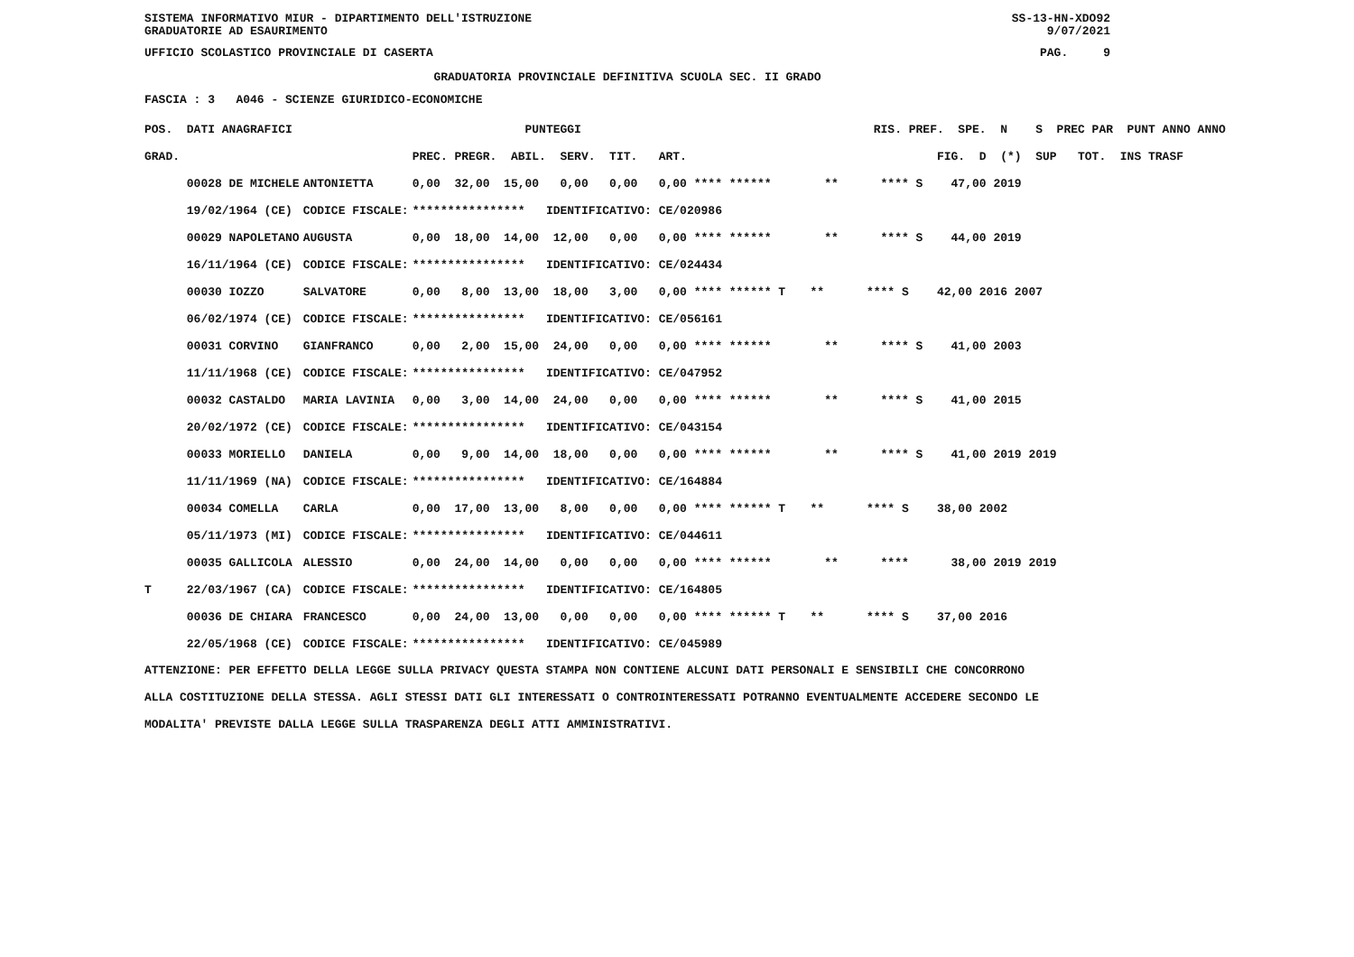SISTEMA INFORMATIVO MIUR - DIPARTIMENTO DELL'ISTRUZIONE
GRADUATORIE AD ESAURIMENTO SS-13-HN-XDO92
9/07/2021
UFFICIO SCOLASTICO PROVINCIALE DI CASERTA PAG. 9
GRADUATORIA PROVINCIALE DEFINITIVA SCUOLA SEC. II GRADO
FASCIA : 3 A046 - SCIENZE GIURIDICO-ECONOMICHE
| POS. DATI ANAGRAFICI | | PUNTEGGI | RIS. PREF. SPE. N S PREC PAR PUNT ANNO ANNO |
| --- | --- | --- | --- |
| GRAD. | | PREC. PREGR. ABIL. SERV. TIT. ART. | FIG. D (*) SUP TOT. INS TRASF |
| 00028 DE MICHELE | ANTONIETTA | 0,00 32,00 15,00 0,00 0,00 0,00 **** ****** | ** **** S 47,00 2019 |
| 19/02/1964 (CE) | CODICE FISCALE: | **************** IDENTIFICATIVO: CE/020986 | |
| 00029 NAPOLETANO | AUGUSTA | 0,00 18,00 14,00 12,00 0,00 0,00 **** ****** | ** **** S 44,00 2019 |
| 16/11/1964 (CE) | CODICE FISCALE: | **************** IDENTIFICATIVO: CE/024434 | |
| 00030 IOZZO | SALVATORE | 0,00 8,00 13,00 18,00 3,00 0,00 **** ****** T | ** **** S 42,00 2016 2007 |
| 06/02/1974 (CE) | CODICE FISCALE: | **************** IDENTIFICATIVO: CE/056161 | |
| 00031 CORVINO | GIANFRANCO | 0,00 2,00 15,00 24,00 0,00 0,00 **** ****** | ** **** S 41,00 2003 |
| 11/11/1968 (CE) | CODICE FISCALE: | **************** IDENTIFICATIVO: CE/047952 | |
| 00032 CASTALDO | MARIA LAVINIA | 0,00 3,00 14,00 24,00 0,00 0,00 **** ****** | ** **** S 41,00 2015 |
| 20/02/1972 (CE) | CODICE FISCALE: | **************** IDENTIFICATIVO: CE/043154 | |
| 00033 MORIELLO | DANIELA | 0,00 9,00 14,00 18,00 0,00 0,00 **** ****** | ** **** S 41,00 2019 2019 |
| 11/11/1969 (NA) | CODICE FISCALE: | **************** IDENTIFICATIVO: CE/164884 | |
| 00034 COMELLA | CARLA | 0,00 17,00 13,00 8,00 0,00 0,00 **** ****** T | ** **** S 38,00 2002 |
| 05/11/1973 (MI) | CODICE FISCALE: | **************** IDENTIFICATIVO: CE/044611 | |
| 00035 GALLICOLA | ALESSIO | 0,00 24,00 14,00 0,00 0,00 0,00 **** ****** | ** **** 38,00 2019 2019 |
| T 22/03/1967 (CA) | CODICE FISCALE: | **************** IDENTIFICATIVO: CE/164805 | |
| 00036 DE CHIARA | FRANCESCO | 0,00 24,00 13,00 0,00 0,00 0,00 **** ****** T | ** **** S 37,00 2016 |
| 22/05/1968 (CE) | CODICE FISCALE: | **************** IDENTIFICATIVO: CE/045989 | |
ATTENZIONE: PER EFFETTO DELLA LEGGE SULLA PRIVACY QUESTA STAMPA NON CONTIENE ALCUNI DATI PERSONALI E SENSIBILI CHE CONCORRONO
ALLA COSTITUZIONE DELLA STESSA. AGLI STESSI DATI GLI INTERESSATI O CONTROINTERESSATI POTRANNO EVENTUALMENTE ACCEDERE SECONDO LE
MODALITA' PREVISTE DALLA LEGGE SULLA TRASPARENZA DEGLI ATTI AMMINISTRATIVI.